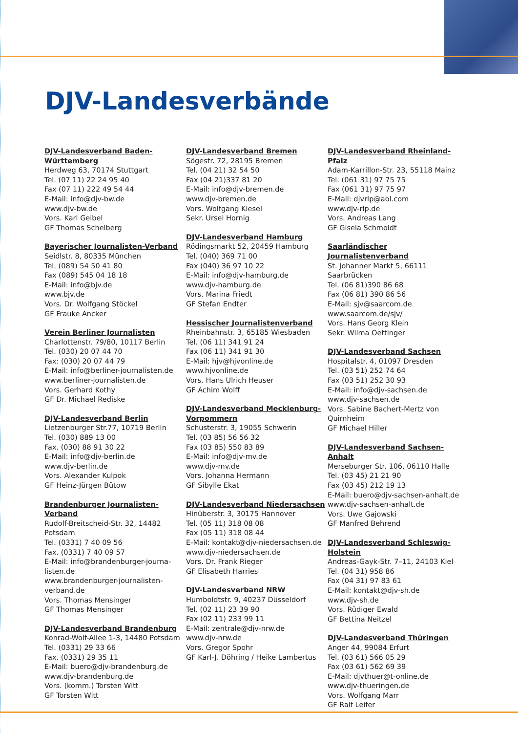DJV-Landesverbände
DJV-Landesverband Baden-Württemberg
Herdweg 63, 70174 Stuttgart
Tel. (07 11) 22 24 95 40
Fax (07 11) 222 49 54 44
E-Mail: info@djv-bw.de
www.djv-bw.de
Vors. Karl Geibel
GF Thomas Schelberg
Bayerischer Journalisten-Verband
Seidlstr. 8, 80335 München
Tel. (089) 54 50 41 80
Fax (089) 545 04 18 18
E-Mail: info@bjv.de
www.bjv.de
Vors. Dr. Wolfgang Stöckel
GF Frauke Ancker
Verein Berliner Journalisten
Charlottenstr. 79/80, 10117 Berlin
Tel. (030) 20 07 44 70
Fax: (030) 20 07 44 79
E-Mail: info@berliner-journalisten.de
www.berliner-journalisten.de
Vors. Gerhard Kothy
GF Dr. Michael Rediske
DJV-Landesverband Berlin
Lietzenburger Str.77, 10719 Berlin
Tel. (030) 889 13 00
Fax. (030) 88 91 30 22
E-Mail: info@djv-berlin.de
www.djv-berlin.de
Vors. Alexander Kulpok
GF Heinz-Jürgen Bütow
Brandenburger Journalisten-Verband
Rudolf-Breitscheid-Str. 32, 14482 Potsdam
Tel. (0331) 7 40 09 56
Fax. (0331) 7 40 09 57
E-Mail: info@brandenburger-journa-listen.de
www.brandenburger-journalisten-verband.de
Vors. Thomas Mensinger
GF Thomas Mensinger
DJV-Landesverband Brandenburg
Konrad-Wolf-Allee 1-3, 14480 Potsdam
Tel. (0331) 29 33 66
Fax. (0331) 29 35 11
E-Mail: buero@djv-brandenburg.de
www.djv-brandenburg.de
Vors. (komm.) Torsten Witt
GF Torsten Witt
DJV-Landesverband Bremen
Sögestr. 72, 28195 Bremen
Tel. (04 21) 32 54 50
Fax (04 21)337 81 20
E-Mail: info@djv-bremen.de
www.djv-bremen.de
Vors. Wolfgang Kiesel
Sekr. Ursel Hornig
DJV-Landesverband Hamburg
Rödingsmarkt 52, 20459 Hamburg
Tel. (040) 369 71 00
Fax (040) 36 97 10 22
E-Mail: info@djv-hamburg.de
www.djv-hamburg.de
Vors. Marina Friedt
GF Stefan Endter
Hessischer Journalistenverband
Rheinbahnstr. 3, 65185 Wiesbaden
Tel. (06 11) 341 91 24
Fax (06 11) 341 91 30
E-Mail: hjv@hjvonline.de
www.hjvonline.de
Vors. Hans Ulrich Heuser
GF Achim Wolff
DJV-Landesverband Mecklenburg-Vorpommern
Schusterstr. 3, 19055 Schwerin
Tel. (03 85) 56 56 32
Fax (03 85) 550 83 89
E-Mail: info@djv-mv.de
www.djv-mv.de
Vors. Johanna Hermann
GF Sibylle Ekat
DJV-Landesverband Niedersachsen
Hinüberstr. 3, 30175 Hannover
Tel. (05 11) 318 08 08
Fax (05 11) 318 08 44
E-Mail: kontakt@djv-niedersachsen.de
www.djv-niedersachsen.de
Vors. Dr. Frank Rieger
GF Elisabeth Harries
DJV-Landesverband NRW
Humboldtstr. 9, 40237 Düsseldorf
Tel. (02 11) 23 39 90
Fax (02 11) 233 99 11
E-Mail: zentrale@djv-nrw.de
www.djv-nrw.de
Vors. Gregor Spohr
GF Karl-J. Döhring / Heike Lambertus
DJV-Landesverband Rheinland-Pfalz
Adam-Karrillon-Str. 23, 55118 Mainz
Tel. (061 31) 97 75 75
Fax (061 31) 97 75 97
E-Mail: djvrlp@aol.com
www.djv-rlp.de
Vors. Andreas Lang
GF Gisela Schmoldt
Saarländischer Journalistenverband
St. Johanner Markt 5, 66111 Saarbrücken
Tel. (06 81)390 86 68
Fax (06 81) 390 86 56
E-Mail: sjv@saarcom.de
www.saarcom.de/sjv/
Vors. Hans Georg Klein
Sekr. Wilma Oettinger
DJV-Landesverband Sachsen
Hospitalstr. 4, 01097 Dresden
Tel. (03 51) 252 74 64
Fax (03 51) 252 30 93
E-Mail: info@djv-sachsen.de
www.djv-sachsen.de
Vors. Sabine Bachert-Mertz von Quirnheim
GF Michael Hiller
DJV-Landesverband Sachsen-Anhalt
Merseburger Str. 106, 06110 Halle
Tel. (03 45) 21 21 90
Fax (03 45) 212 19 13
E-Mail: buero@djv-sachsen-anhalt.de
www.djv-sachsen-anhalt.de
Vors. Uwe Gajowski
GF Manfred Behrend
DJV-Landesverband Schleswig-Holstein
Andreas-Gayk-Str. 7–11, 24103 Kiel
Tel. (04 31) 958 86
Fax (04 31) 97 83 61
E-Mail: kontakt@djv-sh.de
www.djv-sh.de
Vors. Rüdiger Ewald
GF Bettina Neitzel
DJV-Landesverband Thüringen
Anger 44, 99084 Erfurt
Tel. (03 61) 566 05 29
Fax (03 61) 562 69 39
E-Mail: djvthuer@t-online.de
www.djv-thueringen.de
Vors. Wolfgang Marr
GF Ralf Leifer